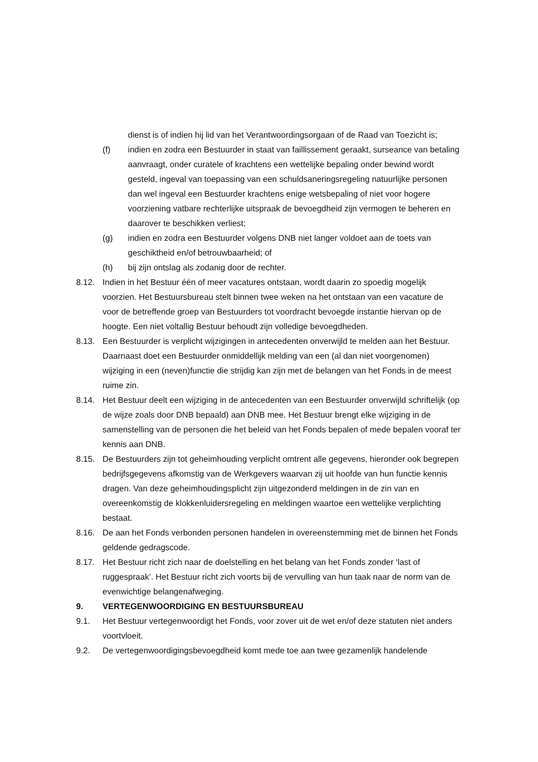dienst is of indien hij lid van het Verantwoordingsorgaan of de Raad van Toezicht is;
(f) indien en zodra een Bestuurder in staat van faillissement geraakt, surseance van betaling aanvraagt, onder curatele of krachtens een wettelijke bepaling onder bewind wordt gesteld, ingeval van toepassing van een schuldsaneringsregeling natuurlijke personen dan wel ingeval een Bestuurder krachtens enige wetsbepaling of niet voor hogere voorziening vatbare rechterlijke uitspraak de bevoegdheid zijn vermogen te beheren en daarover te beschikken verliest;
(g) indien en zodra een Bestuurder volgens DNB niet langer voldoet aan de toets van geschiktheid en/of betrouwbaarheid; of
(h) bij zijn ontslag als zodanig door de rechter.
8.12. Indien in het Bestuur één of meer vacatures ontstaan, wordt daarin zo spoedig mogelijk voorzien. Het Bestuursbureau stelt binnen twee weken na het ontstaan van een vacature de voor de betreffende groep van Bestuurders tot voordracht bevoegde instantie hiervan op de hoogte. Een niet voltallig Bestuur behoudt zijn volledige bevoegdheden.
8.13. Een Bestuurder is verplicht wijzigingen in antecedenten onverwijld te melden aan het Bestuur. Daarnaast doet een Bestuurder onmiddellijk melding van een (al dan niet voorgenomen) wijziging in een (neven)functie die strijdig kan zijn met de belangen van het Fonds in de meest ruime zin.
8.14. Het Bestuur deelt een wijziging in de antecedenten van een Bestuurder onverwijld schriftelijk (op de wijze zoals door DNB bepaald) aan DNB mee. Het Bestuur brengt elke wijziging in de samenstelling van de personen die het beleid van het Fonds bepalen of mede bepalen vooraf ter kennis aan DNB.
8.15. De Bestuurders zijn tot geheimhouding verplicht omtrent alle gegevens, hieronder ook begrepen bedrijfsgegevens afkomstig van de Werkgevers waarvan zij uit hoofde van hun functie kennis dragen. Van deze geheimhoudingsplicht zijn uitgezonderd meldingen in de zin van en overeenkomstig de klokkenluidersregeling en meldingen waartoe een wettelijke verplichting bestaat.
8.16. De aan het Fonds verbonden personen handelen in overeenstemming met de binnen het Fonds geldende gedragscode.
8.17. Het Bestuur richt zich naar de doelstelling en het belang van het Fonds zonder ‘last of ruggespraak’. Het Bestuur richt zich voorts bij de vervulling van hun taak naar de norm van de evenwichtige belangenafweging.
9. VERTEGENWOORDIGING EN BESTUURSBUREAU
9.1. Het Bestuur vertegenwoordigt het Fonds, voor zover uit de wet en/of deze statuten niet anders voortvloeit.
9.2. De vertegenwoordigingsbevoegdheid komt mede toe aan twee gezamenlijk handelende